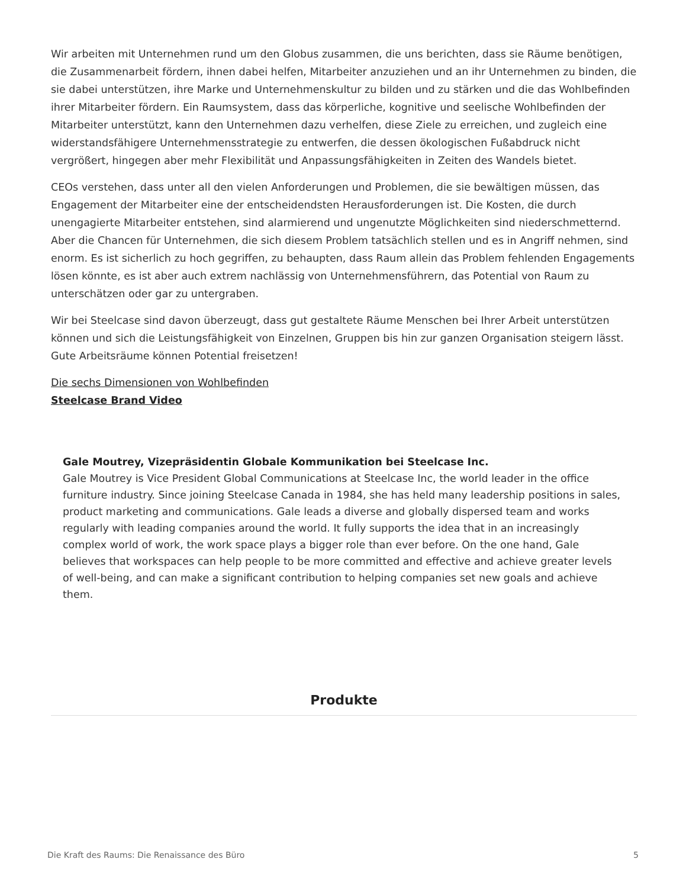Wir arbeiten mit Unternehmen rund um den Globus zusammen, die uns berichten, dass sie Räume benötigen, die Zusammenarbeit fördern, ihnen dabei helfen, Mitarbeiter anzuziehen und an ihr Unternehmen zu binden, die sie dabei unterstützen, ihre Marke und Unternehmenskultur zu bilden und zu stärken und die das Wohlbefinden ihrer Mitarbeiter fördern. Ein Raumsystem, dass das körperliche, kognitive und seelische Wohlbefinden der Mitarbeiter unterstützt, kann den Unternehmen dazu verhelfen, diese Ziele zu erreichen, und zugleich eine widerstandsfähigere Unternehmensstrategie zu entwerfen, die dessen ökologischen Fußabdruck nicht vergrößert, hingegen aber mehr Flexibilität und Anpassungsfähigkeiten in Zeiten des Wandels bietet.
CEOs verstehen, dass unter all den vielen Anforderungen und Problemen, die sie bewältigen müssen, das Engagement der Mitarbeiter eine der entscheidendsten Herausforderungen ist. Die Kosten, die durch unengagierte Mitarbeiter entstehen, sind alarmierend und ungenutzte Möglichkeiten sind niederschmetternd. Aber die Chancen für Unternehmen, die sich diesem Problem tatsächlich stellen und es in Angriff nehmen, sind enorm. Es ist sicherlich zu hoch gegriffen, zu behaupten, dass Raum allein das Problem fehlenden Engagements lösen könnte, es ist aber auch extrem nachlässig von Unternehmensführern, das Potential von Raum zu unterschätzen oder gar zu untergraben.
Wir bei Steelcase sind davon überzeugt, dass gut gestaltete Räume Menschen bei Ihrer Arbeit unterstützen können und sich die Leistungsfähigkeit von Einzelnen, Gruppen bis hin zur ganzen Organisation steigern lässt. Gute Arbeitsräume können Potential freisetzen!
Die sechs Dimensionen von Wohlbefinden
Steelcase Brand Video
Gale Moutrey, Vizepräsidentin Globale Kommunikation bei Steelcase Inc.
Gale Moutrey is Vice President Global Communications at Steelcase Inc, the world leader in the office furniture industry. Since joining Steelcase Canada in 1984, she has held many leadership positions in sales, product marketing and communications. Gale leads a diverse and globally dispersed team and works regularly with leading companies around the world. It fully supports the idea that in an increasingly complex world of work, the work space plays a bigger role than ever before. On the one hand, Gale believes that workspaces can help people to be more committed and effective and achieve greater levels of well-being, and can make a significant contribution to helping companies set new goals and achieve them.
Produkte
Die Kraft des Raums: Die Renaissance des Büro 5